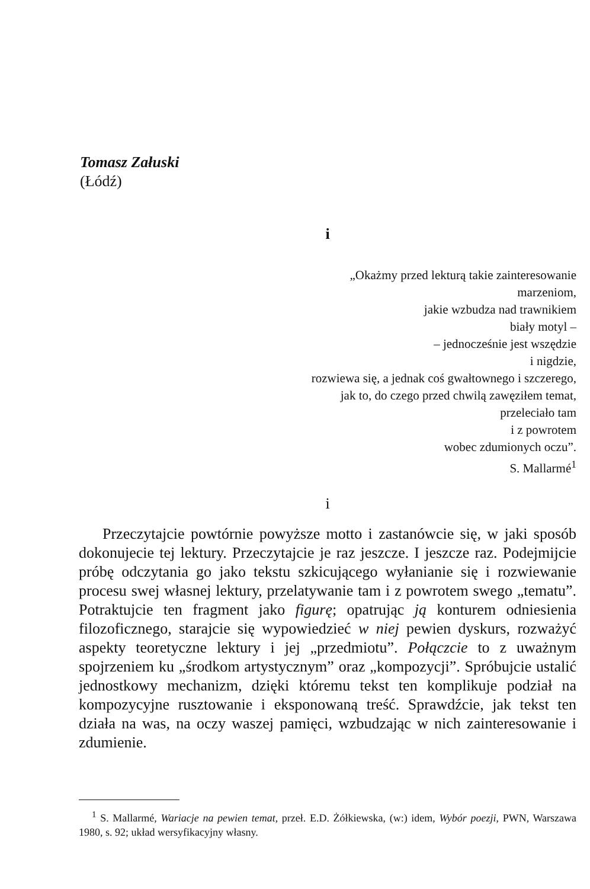Tomasz Załuski
(Łódź)
i
„Okażmy przed lekturą takie zainteresowanie
marzeniom,
jakie wzbudza nad trawnikiem
biały motyl –
– jednocześnie jest wszędzie
i nigdzie,
rozwiewa się, a jednak coś gwałtownego i szczerego,
jak to, do czego przed chwilą zawęziłem temat,
przeleciało tam
i z powrotem
wobec zdumionych oczu”.
S. Mallarmé<sup>1</sup>
i
Przeczytajcie powtórnie powyższe motto i zastanówcie się, w jaki sposób dokonujecie tej lektury. Przeczytajcie je raz jeszcze. I jeszcze raz. Podejmijcie próbę odczytania go jako tekstu szkicującego wyłanianie się i rozwiewanie procesu swej własnej lektury, przelatywanie tam i z powrotem swego „tematu”. Potraktujcie ten fragment jako figurę; opatrując ją konturem odniesienia filozoficznego, starajcie się wypowiedzieć w niej pewien dyskurs, rozważyć aspekty teoretyczne lektury i jej „przedmiotu”. Połączcie to z uważnym spojrzeniem ku „środkom artystycznym” oraz „kompozycji”. Spróbujcie ustalić jednostkowy mechanizm, dzięki któremu tekst ten komplikuje podział na kompozycyjne rusztowanie i eksponowaną treść. Sprawdźcie, jak tekst ten działa na was, na oczy waszej pamięci, wzbudzając w nich zainteresowanie i zdumienie.
<sup>1</sup> S. Mallarmé, Wariacje na pewien temat, przeł. E.D. Żółkiewska, (w:) idem, Wybór poezji, PWN, Warszawa 1980, s. 92; układ wersyfikacyjny własny.